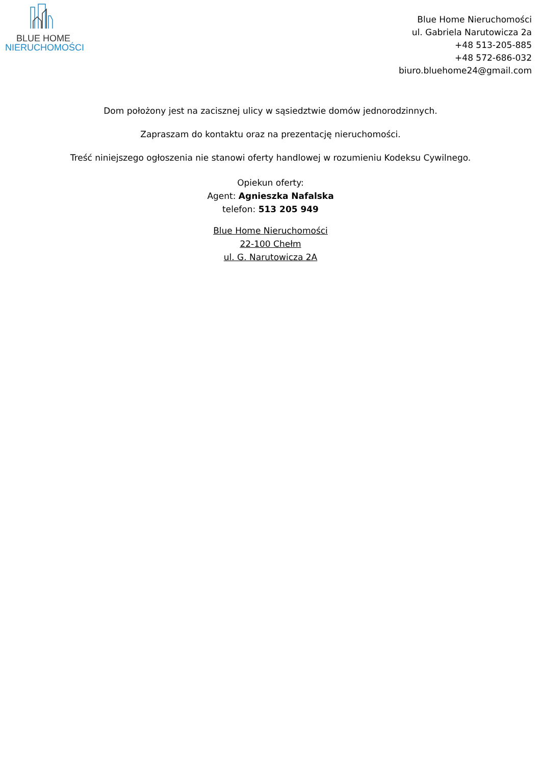BLUE HOME
NIERUCHOMOŚCI
Blue Home Nieruchomości
ul. Gabriela Narutowicza 2a
+48 513-205-885
+48 572-686-032
biuro.bluehome24@gmail.com
Dom położony jest na zacisznej ulicy w sąsiedztwie domów jednorodzinnych.
Zapraszam do kontaktu oraz na prezentację nieruchomości.
Treść niniejszego ogłoszenia nie stanowi oferty handlowej w rozumieniu Kodeksu Cywilnego.
Opiekun oferty:
Agent: Agnieszka Nafalska
telefon: 513 205 949
Blue Home Nieruchomości
22-100 Chełm
ul. G. Narutowicza 2A